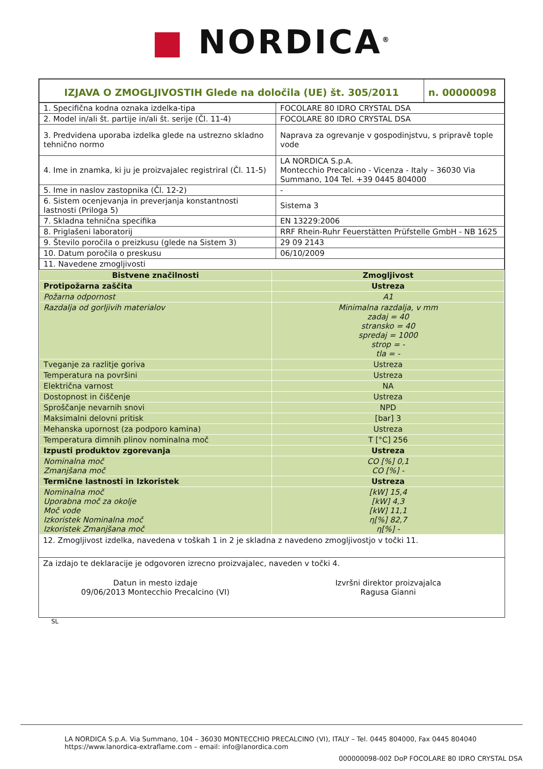■ NORDICA<sup>®</sup>
| IZJAVA O ZMOGLJIVOSTIH Glede na določila (UE) št. 305/2011 | n. 00000098 |
| 1. Specifična kodna oznaka izdelka-tipa | FOCOLARE 80 IDRO CRYSTAL DSA |
| 2. Model in/ali št. partije in/ali št. serije (Čl. 11-4) | FOCOLARE 80 IDRO CRYSTAL DSA |
| 3. Predvidena uporaba izdelka glede na ustrezno skladno tehnično normo | Naprava za ogrevanje v gospodinjstvu, s pripravě tople vode |
| 4. Ime in znamka, ki ju je proizvajalec registriral (Čl. 11-5) | LA NORDICA S.p.A. Montecchio Precalcino - Vicenza - Italy – 36030 Via Summano, 104 Tel. +39 0445 804000 |
| 5. Ime in naslov zastopnika (Čl. 12-2) | - |
| 6. Sistem ocenjevanja in preverjanja konstantnosti lastnosti (Priloga 5) | Sistema 3 |
| 7. Skladna tehnična specifika | EN 13229:2006 |
| 8. Priglašeni laboratorij | RRF Rhein-Ruhr Feuerstätten Prüfstelle GmbH - NB 1625 |
| 9. Število poročila o preizkusu (glede na Sistem 3) | 29 09 2143 |
| 10. Datum poročila o preskusu | 06/10/2009 |
| 11. Navedene zmogljivosti | |
| Bistvene značilnosti | Zmogljivost |
| --- | --- |
| Protipožarna zaščita | Ustreza |
| Požarna odpornost | A1 |
| Razdalja od gorljivih materialov | Minimalna razdalja, v mm zadaj = 40 stransko = 40 spredaj = 1000 strop = - tla = - |
| Tveganje za razlitje goriva | Ustreza |
| Temperatura na površini | Ustreza |
| Električna varnost | NA |
| Dostopnost in čiščenje | Ustreza |
| Sproščanje nevarnih snovi | NPD |
| Maksimalni delovni pritisk | [bar] 3 |
| Mehanska upornost (za podporo kamina) | Ustreza |
| Temperatura dimnih plinov nominalna moč | T [°C] 256 |
| Izpusti produktov zgorevanja | Ustreza |
| Nominalna moč Zmanjšana moč | CO [%] 0,1 CO [%] - |
| Termične lastnosti in Izkoristek | Ustreza |
| Nominalna moč Uporabna moč za okolje Moč vode Izkoristek Nominalna moč Izkoristek Zmanjšana moč | [kW] 15,4 [kW] 4,3 [kW] 11,1 η[%] 82,7 η[%] - |
12. Zmogljivost izdelka, navedena v toškah 1 in 2 je skladna z navedeno zmogljivostjo v točki 11.
Za izdajo te deklaracije je odgovoren izrecno proizvajalec, naveden v točki 4.
Datun in mesto izdaje
09/06/2013 Montecchio Precalcino (VI)
Izvršni direktor proizvajalca
Ragusa Gianni
SL
LA NORDICA S.p.A. Via Summano, 104 – 36030 MONTECCHIO PRECALCINO (VI), ITALY – Tel. 0445 804000, Fax 0445 804040
https://www.lanordica-extraflame.com – email: info@lanordica.com
000000098-002 DoP FOCOLARE 80 IDRO CRYSTAL DSA